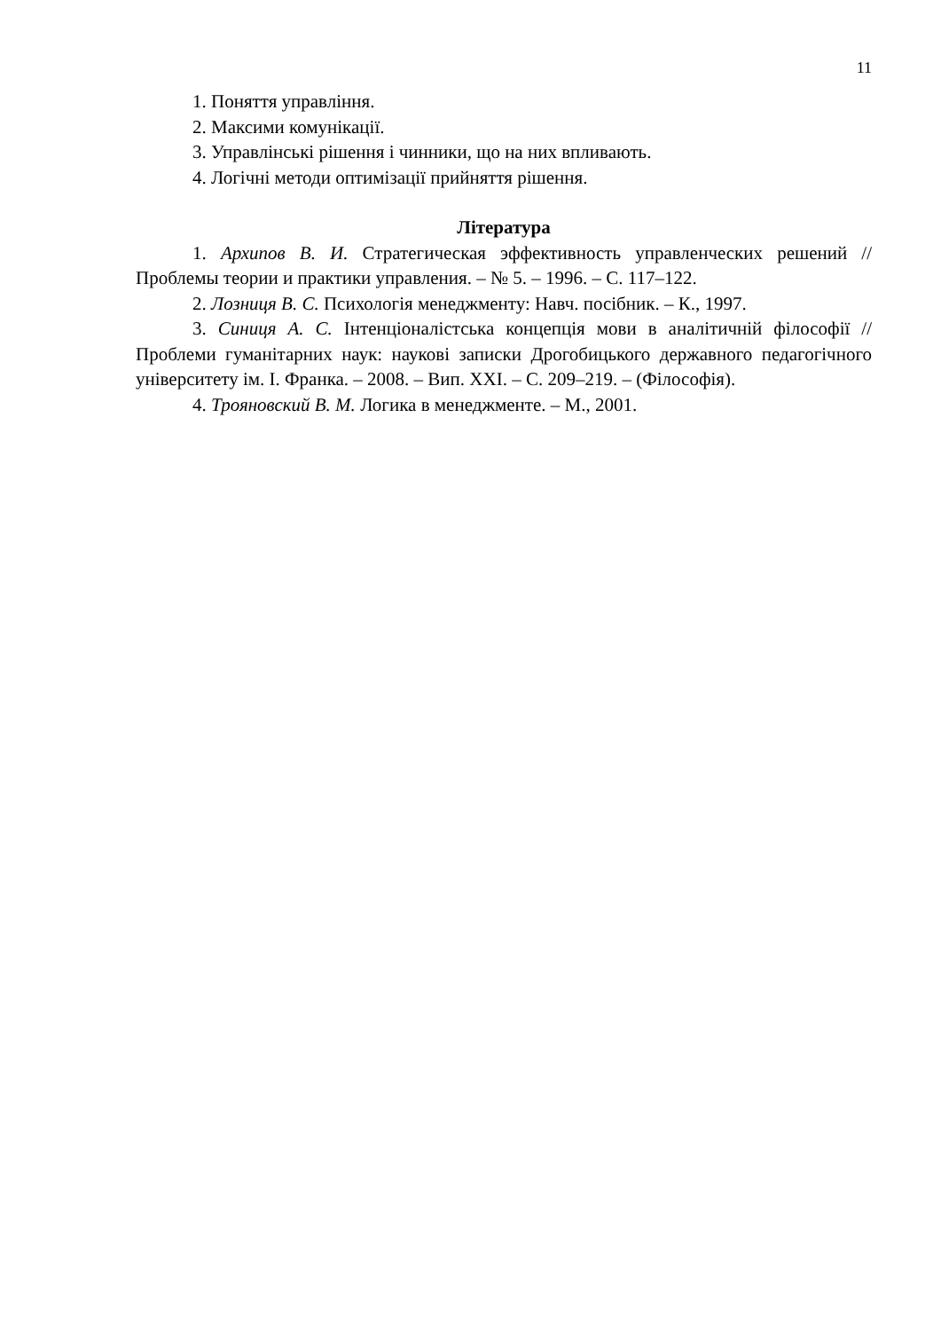11
1. Поняття управління.
2. Максими комунікації.
3. Управлінські рішення і чинники, що на них впливають.
4. Логічні методи оптимізації прийняття рішення.
Література
1. Архипов В. И. Стратегическая эффективность управленческих решений // Проблемы теории и практики управления. – № 5. – 1996. – С. 117–122.
2. Лозниця В. С. Психологія менеджменту: Навч. посібник. – К., 1997.
3. Синиця А. С. Інтенціоналістська концепція мови в аналітичній філософії // Проблеми гуманітарних наук: наукові записки Дрогобицького державного педагогічного університету ім. І. Франка. – 2008. – Вип. XXI. – С. 209–219. – (Філософія).
4. Трояновский В. М. Логика в менеджменте. – М., 2001.